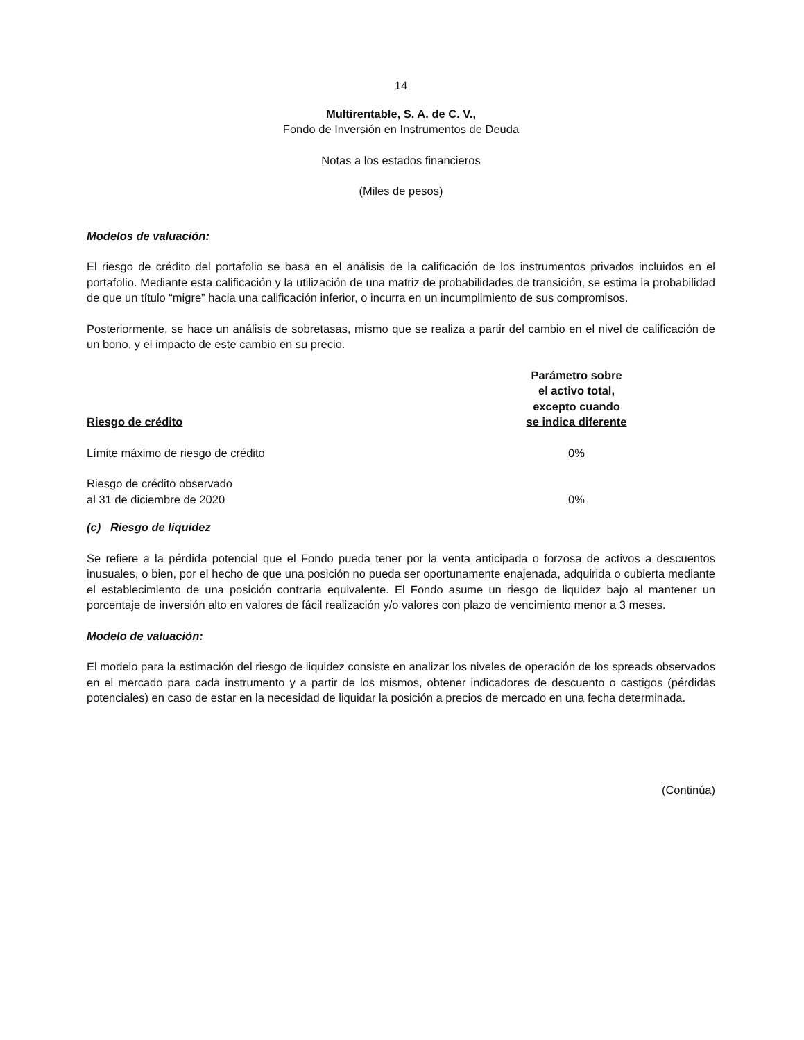14
Multirentable, S. A. de C. V.,
Fondo de Inversión en Instrumentos de Deuda
Notas a los estados financieros
(Miles de pesos)
Modelos de valuación:
El riesgo de crédito del portafolio se basa en el análisis de la calificación de los instrumentos privados incluidos en el portafolio. Mediante esta calificación y la utilización de una matriz de probabilidades de transición, se estima la probabilidad de que un título “migre” hacia una calificación inferior, o incurra en un incumplimiento de sus compromisos.
Posteriormente, se hace un análisis de sobretasas, mismo que se realiza a partir del cambio en el nivel de calificación de un bono, y el impacto de este cambio en su precio.
| Riesgo de crédito | Parámetro sobre el activo total, excepto cuando se indica diferente | |
| --- | --- | --- |
| Límite máximo de riesgo de crédito | 0% | |
| Riesgo de crédito observado al 31 de diciembre de 2020 | 0% | |
(c) Riesgo de liquidez
Se refiere a la pérdida potencial que el Fondo pueda tener por la venta anticipada o forzosa de activos a descuentos inusuales, o bien, por el hecho de que una posición no pueda ser oportunamente enajenada, adquirida o cubierta mediante el establecimiento de una posición contraria equivalente. El Fondo asume un riesgo de liquidez bajo al mantener un porcentaje de inversión alto en valores de fácil realización y/o valores con plazo de vencimiento menor a 3 meses.
Modelo de valuación:
El modelo para la estimación del riesgo de liquidez consiste en analizar los niveles de operación de los spreads observados en el mercado para cada instrumento y a partir de los mismos, obtener indicadores de descuento o castigos (pérdidas potenciales) en caso de estar en la necesidad de liquidar la posición a precios de mercado en una fecha determinada.
(Continúa)